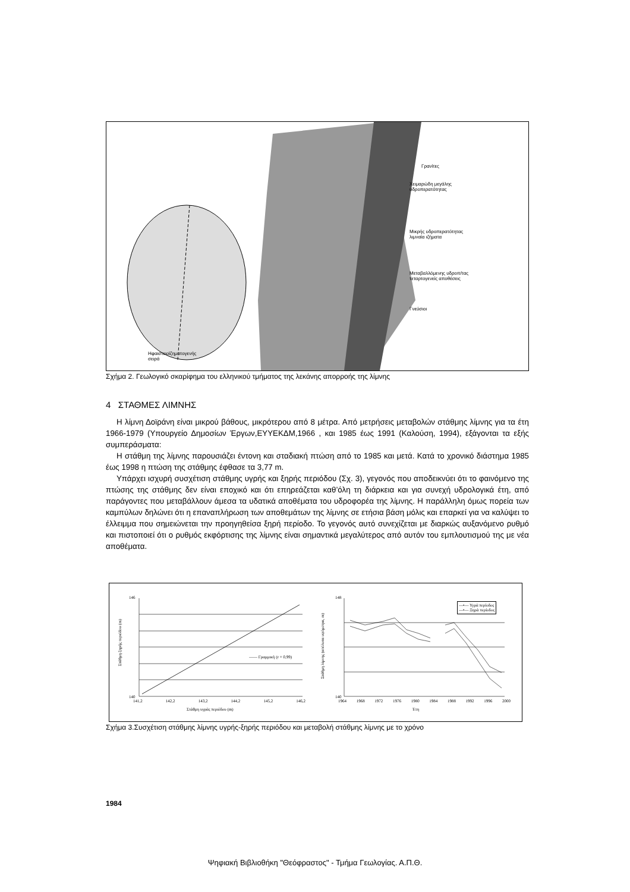Γρανίτες
Χειμαρώδη μεγάλης
υδροπερατότητας
Μικρής υδροπερατότητας
λιμναία ιζήματα
Μεταβαλλόμενης υδροπ/τας
τεταρτογενείς αποθέσεις
Γνεύσιοι
Ηφαιστειοϊζηματογενής
σειρά
Σχήμα 2. Γεωλογικό σκαρίφημα του ελληνικού τμήματος της λεκάνης απορροής της λίμνης
4 ΣΤΑΘΜΕΣ ΛΙΜΝΗΣ
Η λίμνη Δοϊράνη είναι μικρού βάθους, μικρότερου από 8 μέτρα. Από μετρήσεις μεταβολών στάθμης λίμνης για τα έτη 1966-1979 (Υπουργείο Δημοσίων Έργων,ΕΥΥΕΚΔΜ,1966 , και 1985 έως 1991 (Καλούση, 1994), εξάγονται τα εξής συμπεράσματα:
Η στάθμη της λίμνης παρουσιάζει έντονη και σταδιακή πτώση από το 1985 και μετά. Κατά το χρονικό διάστημα 1985 έως 1998 η πτώση της στάθμης έφθασε τα 3,77 m.
Υπάρχει ισχυρή συσχέτιση στάθμης υγρής και ξηρής περιόδου (Σχ. 3), γεγονός που αποδεικνύει ότι το φαινόμενο της πτώσης της στάθμης δεν είναι εποχικό και ότι επηρεάζεται καθ’όλη τη διάρκεια και για συνεχή υδρολογικά έτη, από παράγοντες που μεταβάλλουν άμεσα τα υδατικά αποθέματα του υδροφορέα της λίμνης. Η παράλληλη όμως πορεία των καμπύλων δηλώνει ότι η επαναπλήρωση των αποθεμάτων της λίμνης σε ετήσια βάση μόλις και επαρκεί για να καλύψει το έλλειμμα που σημειώνεται την προηγηθείσα ξηρή περίοδο. Το γεγονός αυτό συνεχίζεται με διαρκώς αυξανόμενο ρυθμό και πιστοποιεί ότι ο ρυθμός εκφόρτισης της λίμνης είναι σημαντικά μεγαλύτερος από αυτόν του εμπλουτισμού της με νέα αποθέματα.
Στάθμη ξηρής περιόδου (m)
146
140
141,2 142,2 143,2 144,2 145,2 146,2
Στάθμη υγράς περιόδου (m)
—— Γραμμική (r = 0,99)
Στάθμη λίμνης (απόλυτα υψόμετρα, m)
148
140
1964 1968 1972 1976 1980 1984 1988 1992 1996 2000
Έτη
—•— Υγρά περίοδος
—•— Ξηρά περίοδος
Σχήμα 3.Συσχέτιση στάθμης λίμνης υγρής-ξηρής περιόδου και μεταβολή στάθμης λίμνης με το χρόνο
1984
Ψηφιακή Βιβλιοθήκη "Θεόφραστος" - Τμήμα Γεωλογίας. Α.Π.Θ.